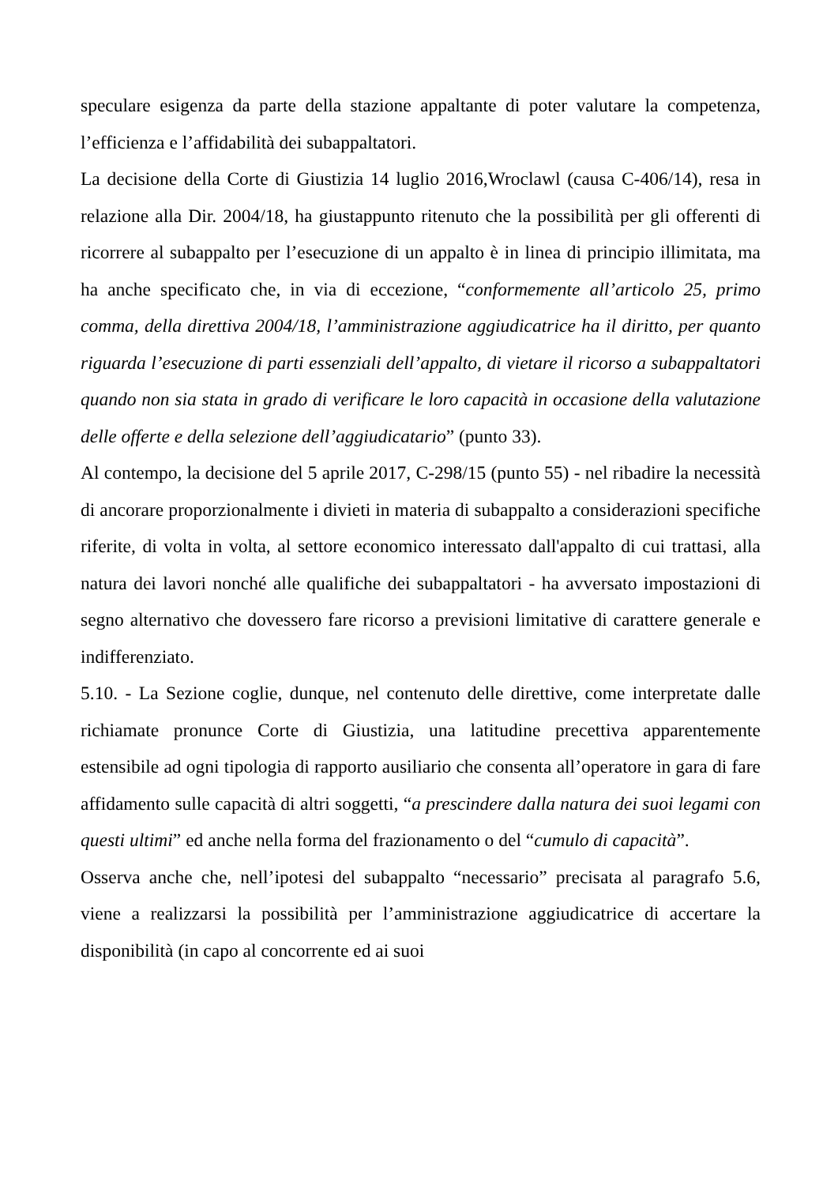speculare esigenza da parte della stazione appaltante di poter valutare la competenza, l’efficienza e l’affidabilità dei subappaltatori.
La decisione della Corte di Giustizia 14 luglio 2016,Wroclawl (causa C-406/14), resa in relazione alla Dir. 2004/18, ha giustappunto ritenuto che la possibilità per gli offerenti di ricorrere al subappalto per l’esecuzione di un appalto è in linea di principio illimitata, ma ha anche specificato che, in via di eccezione, “conformemente all’articolo 25, primo comma, della direttiva 2004/18, l’amministrazione aggiudicatrice ha il diritto, per quanto riguarda l’esecuzione di parti essenziali dell’appalto, di vietare il ricorso a subappaltatori quando non sia stata in grado di verificare le loro capacità in occasione della valutazione delle offerte e della selezione dell’aggiudicatario” (punto 33).
Al contempo, la decisione del 5 aprile 2017, C-298/15 (punto 55) - nel ribadire la necessità di ancorare proporzionalmente i divieti in materia di subappalto a considerazioni specifiche riferite, di volta in volta, al settore economico interessato dall'appalto di cui trattasi, alla natura dei lavori nonché alle qualifiche dei subappaltatori - ha avversato impostazioni di segno alternativo che dovessero fare ricorso a previsioni limitative di carattere generale e indifferenziato.
5.10. - La Sezione coglie, dunque, nel contenuto delle direttive, come interpretate dalle richiamate pronunce Corte di Giustizia, una latitudine precettiva apparentemente estensibile ad ogni tipologia di rapporto ausiliario che consenta all’operatore in gara di fare affidamento sulle capacità di altri soggetti, “a prescindere dalla natura dei suoi legami con questi ultimi” ed anche nella forma del frazionamento o del “cumulo di capacità”.
Osserva anche che, nell’ipotesi del subappalto “necessario” precisata al paragrafo 5.6, viene a realizzarsi la possibilità per l’amministrazione aggiudicatrice di accertare la disponibilità (in capo al concorrente ed ai suoi